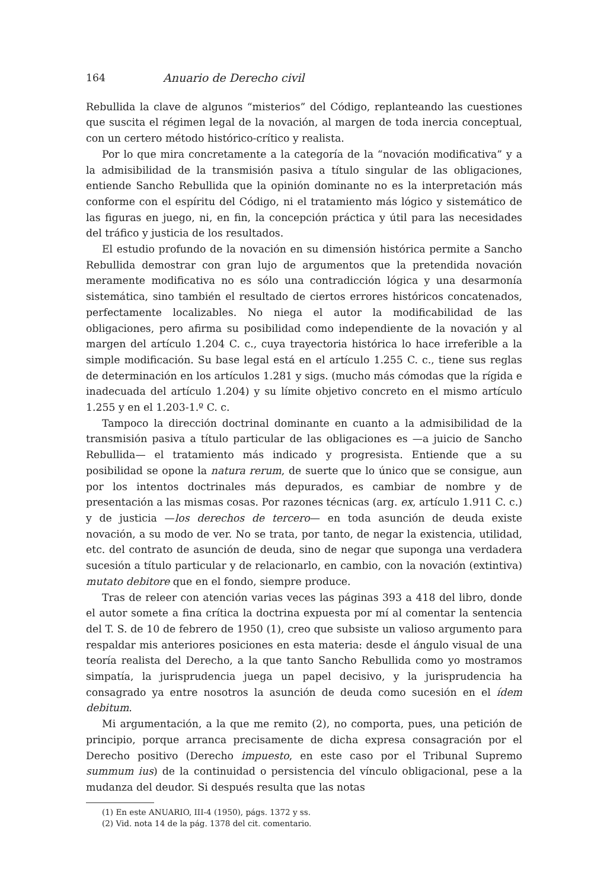164 Anuario de Derecho civil
Rebullida la clave de algunos “misterios” del Código, replanteando las cuestiones que suscita el régimen legal de la novación, al margen de toda inercia conceptual, con un certero método histórico-crítico y realista.
Por lo que mira concretamente a la categoría de la “novación modificativa” y a la admisibilidad de la transmisión pasiva a título singular de las obligaciones, entiende Sancho Rebullida que la opinión dominante no es la interpretación más conforme con el espíritu del Código, ni el tratamiento más lógico y sistemático de las figuras en juego, ni, en fin, la concepción práctica y útil para las necesidades del tráfico y justicia de los resultados.
El estudio profundo de la novación en su dimensión histórica permite a Sancho Rebullida demostrar con gran lujo de argumentos que la pretendida novación meramente modificativa no es sólo una contradicción lógica y una desarmonía sistemática, sino también el resultado de ciertos errores históricos concatenados, perfectamente localizables. No niega el autor la modificabilidad de las obligaciones, pero afirma su posibilidad como independiente de la novación y al margen del artículo 1.204 C. c., cuya trayectoria histórica lo hace irreferible a la simple modificación. Su base legal está en el artículo 1.255 C. c., tiene sus reglas de determinación en los artículos 1.281 y sigs. (mucho más cómodas que la rígida e inadecuada del artículo 1.204) y su límite objetivo concreto en el mismo artículo 1.255 y en el 1.203-1.º C. c.
Tampoco la dirección doctrinal dominante en cuanto a la admisibilidad de la transmisión pasiva a título particular de las obligaciones es —a juicio de Sancho Rebullida— el tratamiento más indicado y progresista. Entiende que a su posibilidad se opone la natura rerum, de suerte que lo único que se consigue, aun por los intentos doctrinales más depurados, es cambiar de nombre y de presentación a las mismas cosas. Por razones técnicas (arg. ex, artículo 1.911 C. c.) y de justicia —los derechos de tercero— en toda asunción de deuda existe novación, a su modo de ver. No se trata, por tanto, de negar la existencia, utilidad, etc. del contrato de asunción de deuda, sino de negar que suponga una verdadera sucesión a título particular y de relacionarlo, en cambio, con la novación (extintiva) mutato debitore que en el fondo, siempre produce.
Tras de releer con atención varias veces las páginas 393 a 418 del libro, donde el autor somete a fina crítica la doctrina expuesta por mí al comentar la sentencia del T. S. de 10 de febrero de 1950 (1), creo que subsiste un valioso argumento para respaldar mis anteriores posiciones en esta materia: desde el ángulo visual de una teoría realista del Derecho, a la que tanto Sancho Rebullida como yo mostramos simpatía, la jurisprudencia juega un papel decisivo, y la jurisprudencia ha consagrado ya entre nosotros la asunción de deuda como sucesión en el ídem debitum.
Mi argumentación, a la que me remito (2), no comporta, pues, una petición de principio, porque arranca precisamente de dicha expresa consagración por el Derecho positivo (Derecho impuesto, en este caso por el Tribunal Supremo summum ius) de la continuidad o persistencia del vínculo obligacional, pese a la mudanza del deudor. Si después resulta que las notas
(1) En este ANUARIO, III-4 (1950), págs. 1372 y ss.
(2) Vid. nota 14 de la pág. 1378 del cit. comentario.